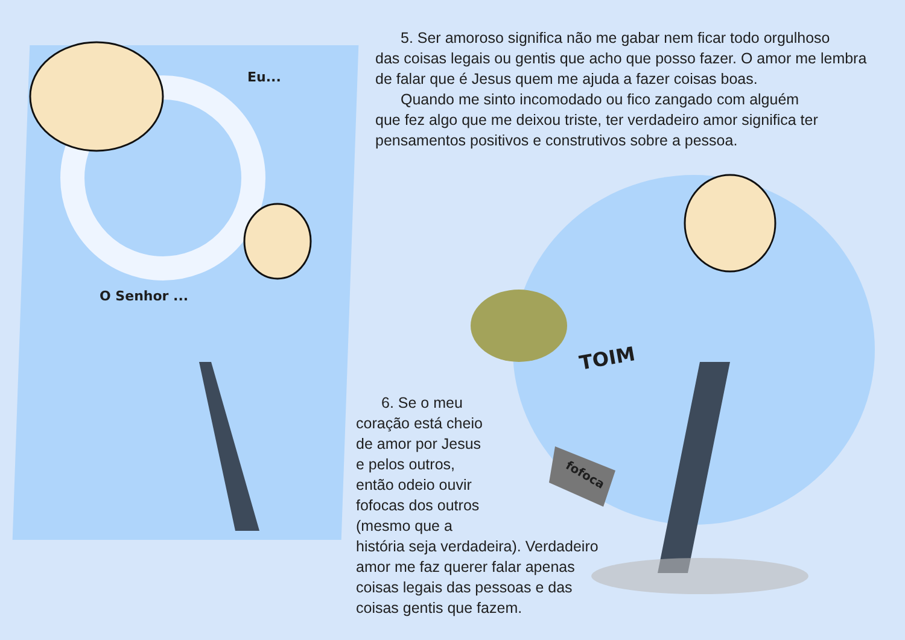Eu...
O Senhor ...
TOIM
fofoca
5. Ser amoroso significa não me gabar nem ficar todo orgulhoso
das coisas legais ou gentis que acho que posso fazer. O amor me lembra de falar que é Jesus quem me ajuda a fazer coisas boas.
Quando me sinto incomodado ou fico zangado com alguém
que fez algo que me deixou triste, ter verdadeiro amor significa ter pensamentos positivos e construtivos sobre a pessoa.
6. Se o meu
coração está cheio
de amor por Jesus
e pelos outros,
então odeio ouvir
fofocas dos outros
(mesmo que a
história seja verdadeira). Verdadeiro
amor me faz querer falar apenas
coisas legais das pessoas e das
coisas gentis que fazem.